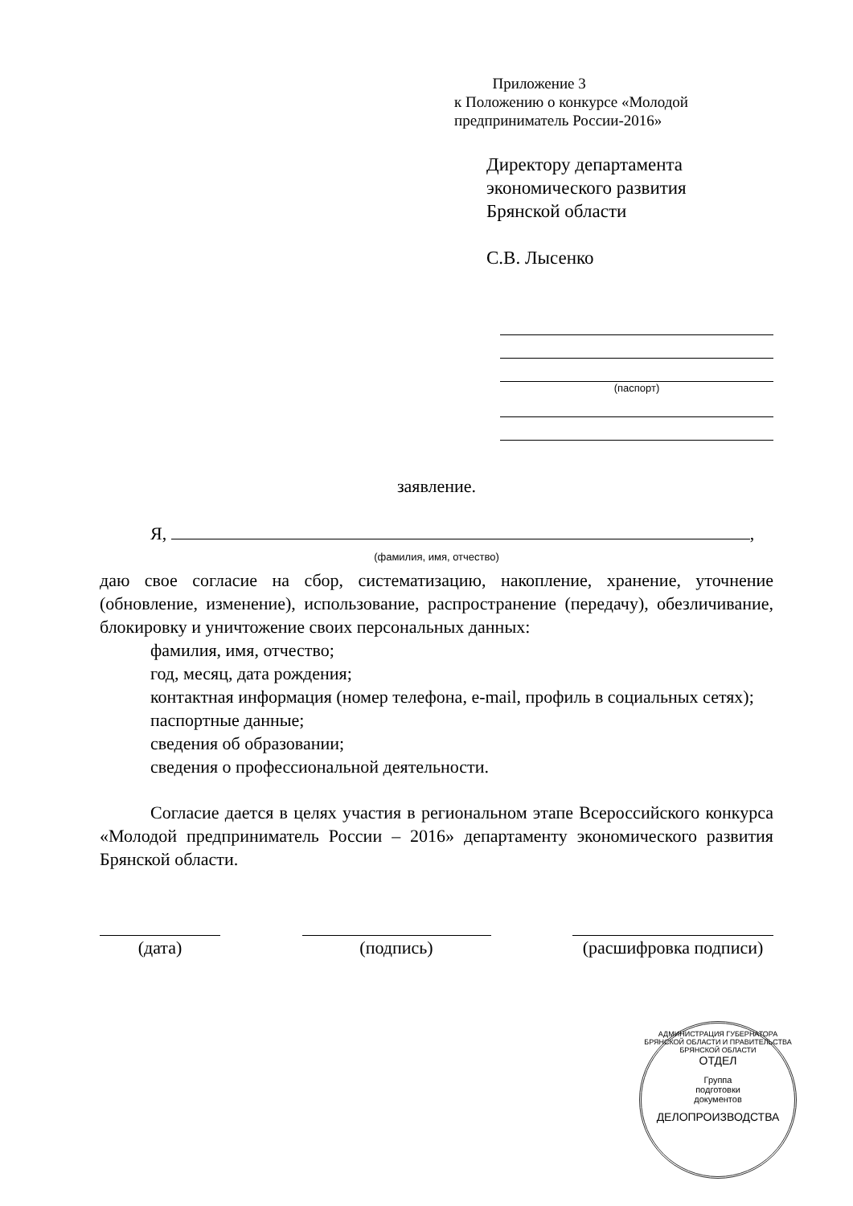Приложение 3
к Положению о конкурсе «Молодой
предприниматель России-2016»
Директору департамента
экономического развития
Брянской области
С.В. Лысенко
(паспорт)
заявление.
Я, ,
(фамилия, имя, отчество)
даю свое согласие на сбор, систематизацию, накопление, хранение, уточнение (обновление, изменение), использование, распространение (передачу), обезличивание, блокировку и уничтожение своих персональных данных:
фамилия, имя, отчество;
год, месяц, дата рождения;
контактная информация (номер телефона, e-mail, профиль в социальных сетях);
паспортные данные;
сведения об образовании;
сведения о профессиональной деятельности.
Согласие дается в целях участия в региональном этапе Всероссийского конкурса «Молодой предприниматель России – 2016» департаменту экономического развития Брянской области.
(дата) (подпись) (расшифровка подписи)
АДМИНИСТРАЦИЯ ГУБЕРНАТОРА БРЯНСКОЙ ОБЛАСТИ И ПРАВИТЕЛЬСТВА БРЯНСКОЙ ОБЛАСТИ
ОТДЕЛ
Группа
подготовки
документов
ДЕЛОПРОИЗВОДСТВА